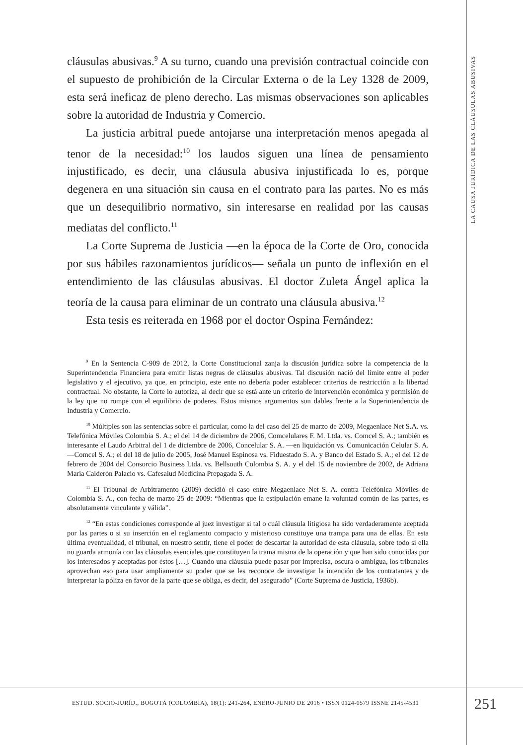LA CAUSA JURÍDICA DE LAS CLÁUSULAS ABUSIVAS
cláusulas abusivas.<sup>9</sup> A su turno, cuando una previsión contractual coincide con el supuesto de prohibición de la Circular Externa o de la Ley 1328 de 2009, esta será ineficaz de pleno derecho. Las mismas observaciones son aplicables sobre la autoridad de Industria y Comercio.
La justicia arbitral puede antojarse una interpretación menos apegada al tenor de la necesidad:<sup>10</sup> los laudos siguen una línea de pensamiento injustificado, es decir, una cláusula abusiva injustificada lo es, porque degenera en una situación sin causa en el contrato para las partes. No es más que un desequilibrio normativo, sin interesarse en realidad por las causas mediatas del conflicto.<sup>11</sup>
La Corte Suprema de Justicia —en la época de la Corte de Oro, conocida por sus hábiles razonamientos jurídicos— señala un punto de inflexión en el entendimiento de las cláusulas abusivas. El doctor Zuleta Ángel aplica la teoría de la causa para eliminar de un contrato una cláusula abusiva.<sup>12</sup>
Esta tesis es reiterada en 1968 por el doctor Ospina Fernández:
<sup>9</sup> En la Sentencia C-909 de 2012, la Corte Constitucional zanja la discusión jurídica sobre la competencia de la Superintendencia Financiera para emitir listas negras de cláusulas abusivas. Tal discusión nació del límite entre el poder legislativo y el ejecutivo, ya que, en principio, este ente no debería poder establecer criterios de restricción a la libertad contractual. No obstante, la Corte lo autoriza, al decir que se está ante un criterio de intervención económica y permisión de la ley que no rompe con el equilibrio de poderes. Estos mismos argumentos son dables frente a la Superintendencia de Industria y Comercio.
<sup>10</sup> Múltiples son las sentencias sobre el particular, como la del caso del 25 de marzo de 2009, Megaenlace Net S.A. vs. Telefónica Móviles Colombia S. A.; el del 14 de diciembre de 2006, Comcelulares F. M. Ltda. vs. Comcel S. A.; también es interesante el Laudo Arbitral del 1 de diciembre de 2006, Concelular S. A. —en liquidación vs. Comunicación Celular S. A. —Comcel S. A.; el del 18 de julio de 2005, José Manuel Espinosa vs. Fiduestado S. A. y Banco del Estado S. A.; el del 12 de febrero de 2004 del Consorcio Business Ltda. vs. Bellsouth Colombia S. A. y el del 15 de noviembre de 2002, de Adriana María Calderón Palacio vs. Cafesalud Medicina Prepagada S. A.
<sup>11</sup> El Tribunal de Arbitramento (2009) decidió el caso entre Megaenlace Net S. A. contra Telefónica Móviles de Colombia S. A., con fecha de marzo 25 de 2009: “Mientras que la estipulación emane la voluntad común de las partes, es absolutamente vinculante y válida”.
<sup>12</sup> “En estas condiciones corresponde al juez investigar si tal o cuál cláusula litigiosa ha sido verdaderamente aceptada por las partes o si su inserción en el reglamento compacto y misterioso constituye una trampa para una de ellas. En esta última eventualidad, el tribunal, en nuestro sentir, tiene el poder de descartar la autoridad de esta cláusula, sobre todo si ella no guarda armonía con las cláusulas esenciales que constituyen la trama misma de la operación y que han sido conocidas por los interesados y aceptadas por éstos […]. Cuando una cláusula puede pasar por imprecisa, oscura o ambigua, los tribunales aprovechan eso para usar ampliamente su poder que se les reconoce de investigar la intención de los contratantes y de interpretar la póliza en favor de la parte que se obliga, es decir, del asegurado” (Corte Suprema de Justicia, 1936b).
ESTUD. SOCIO-JURÍD., BOGOTÁ (COLOMBIA), 18(1): 241-264, ENERO-JUNIO DE 2016 • ISSN 0124-0579 ISSNE 2145-4531
251